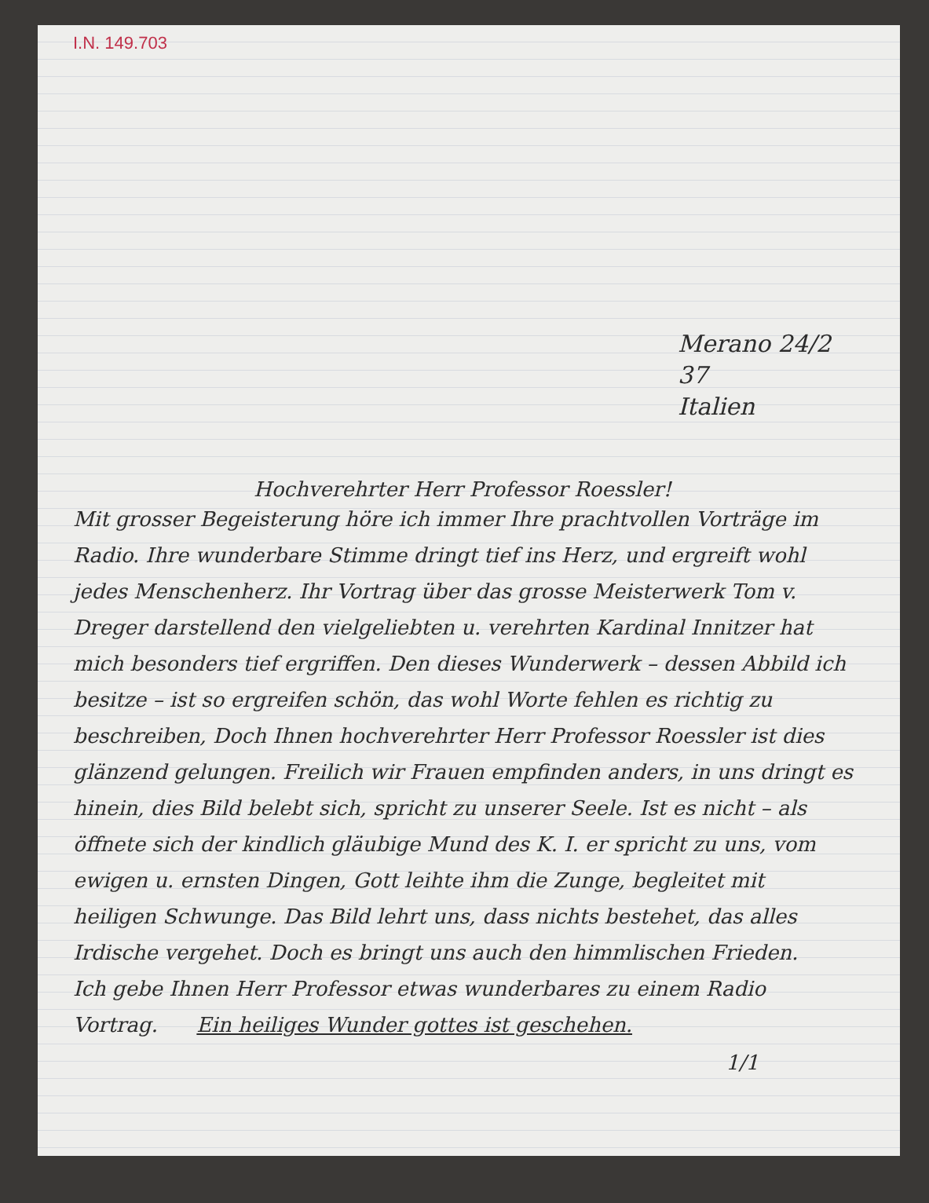I.N. 149.703
Merano 24/2 37
Italien
Hochverehrter Herr Professor Roessler!
Mit grosser Begeisterung höre ich immer Ihre prachtvollen Vorträge im Radio. Ihre wunderbare Stimme dringt tief ins Herz, und ergreift wohl jedes Menschenherz. Ihr Vortrag über das grosse Meisterwerk Tom v. Dreger darstellend den vielgeliebten u. verehrten Kardinal Innitzer hat mich besonders tief ergriffen. Den dieses Wunderwerk – dessen Abbild ich besitze – ist so ergreifen schön, das wohl Worte fehlen es richtig zu beschreiben, Doch Ihnen hochverehrter Herr Professor Roessler ist dies glänzend gelungen. Freilich wir Frauen empfinden anders, in uns dringt es hinein, dies Bild belebt sich, spricht zu unserer Seele. Ist es nicht – als öffnete sich der kindlich gläubige Mund des K. I. er spricht zu uns, vom ewigen u. ernsten Dingen, Gott leihte ihm die Zunge, begleitet mit heiligen Schwunge. Das Bild lehrt uns, dass nichts bestehet, das alles Irdische vergehet. Doch es bringt uns auch den himmlischen Frieden.
Ich gebe Ihnen Herr Professor etwas wunderbares zu einem Radio Vortrag. Ein heiliges Wunder gottes ist geschehen.
1/1